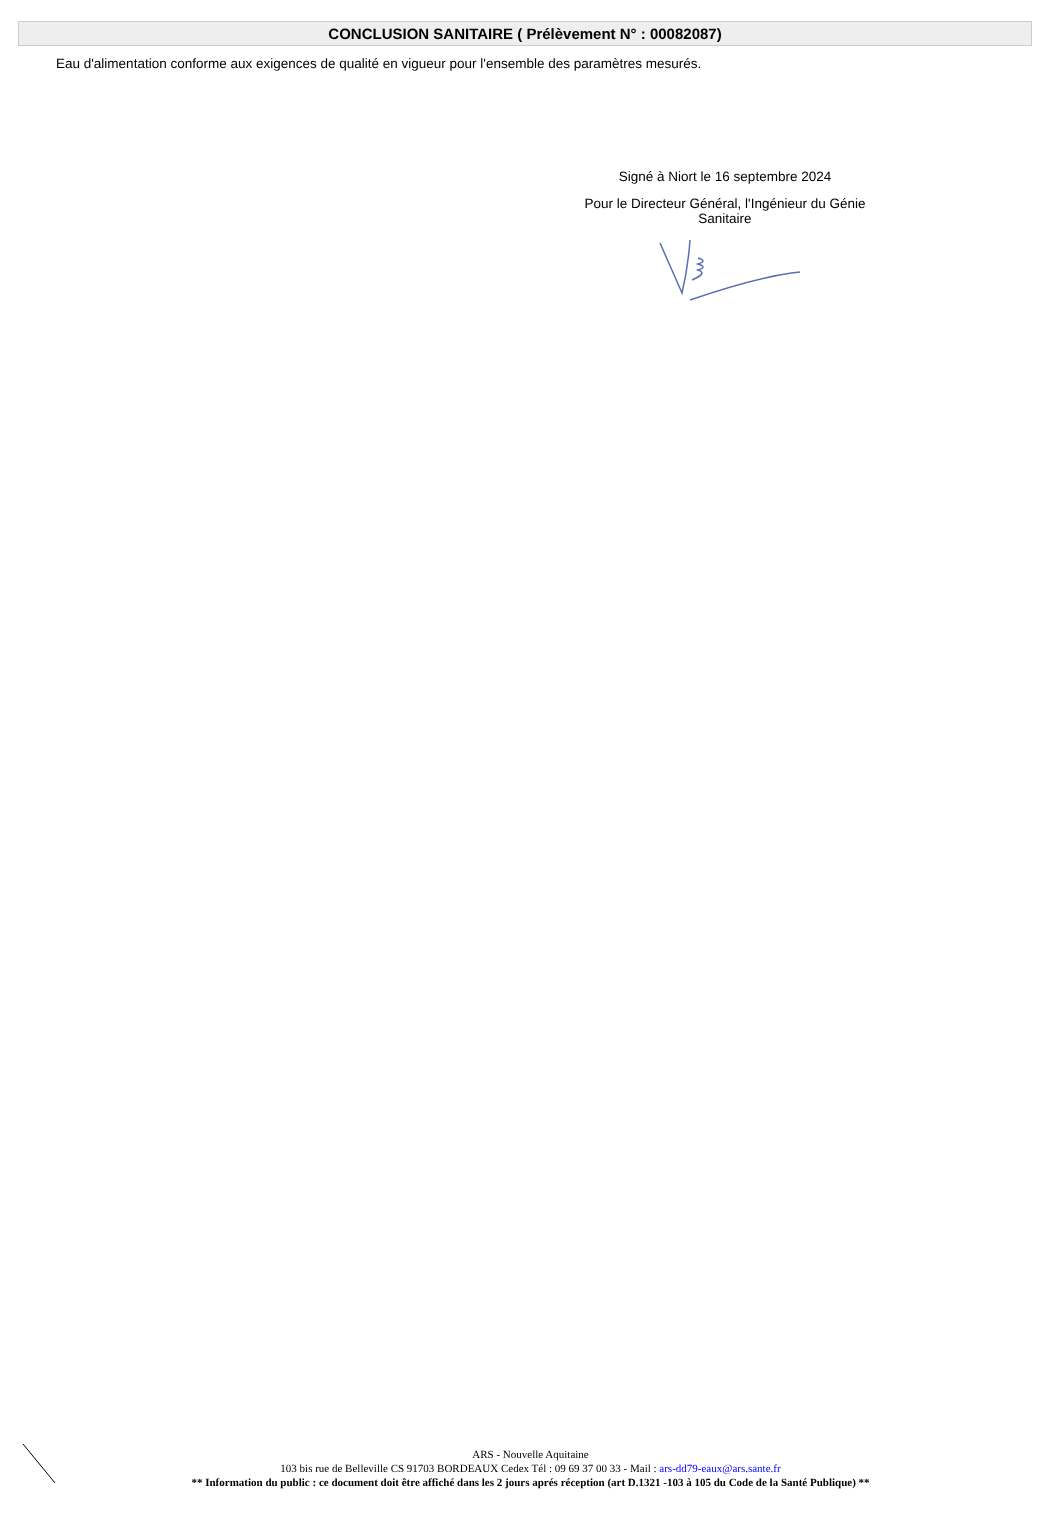CONCLUSION SANITAIRE ( Prélèvement N° : 00082087)
Eau d'alimentation conforme aux exigences de qualité en vigueur pour l'ensemble des paramètres mesurés.
Signé à Niort le 16 septembre 2024
Pour le Directeur Général, l'Ingénieur du Génie
Sanitaire
ARS - Nouvelle Aquitaine
103 bis rue de Belleville CS 91703 BORDEAUX Cedex Tél : 09 69 37 00 33 - Mail : ars-dd79-eaux@ars.sante.fr
** Information du public : ce document doit être affiché dans les 2 jours aprés réception (art D.1321 -103 à 105 du Code de la Santé Publique) **